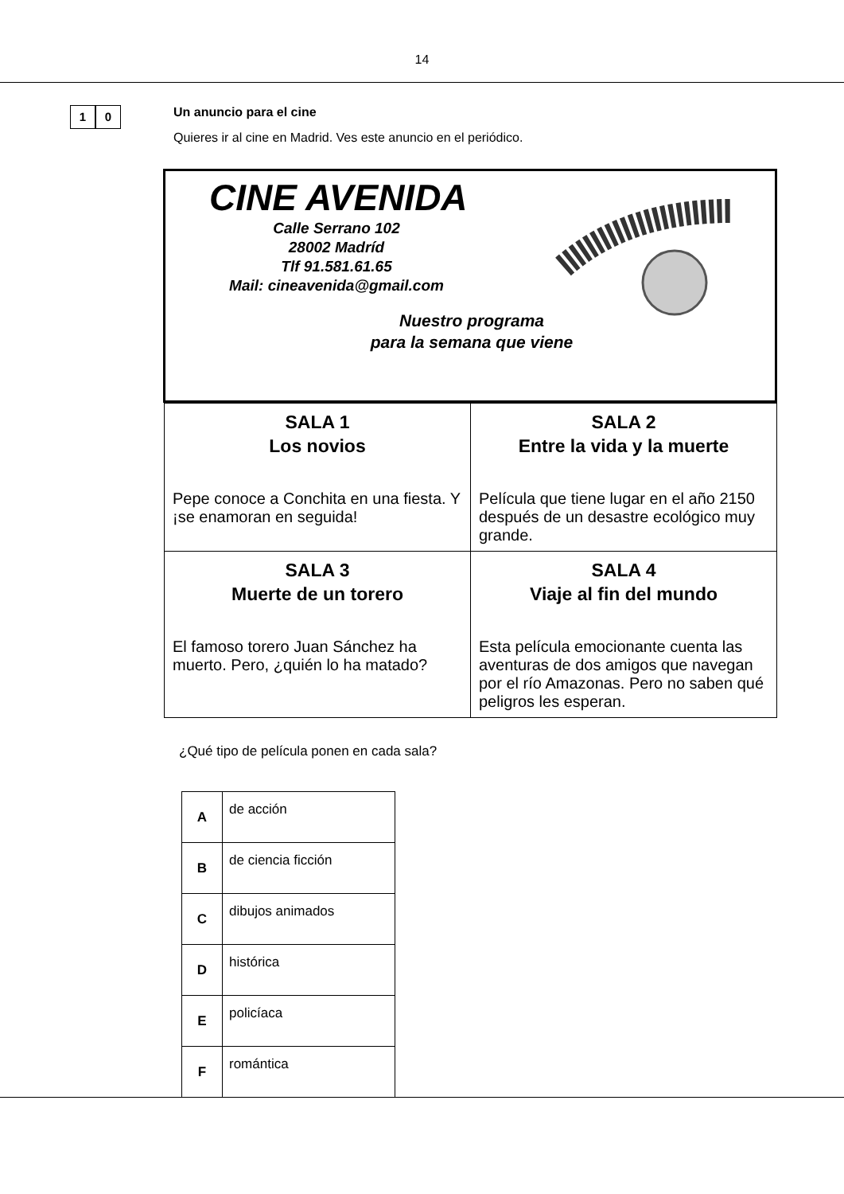14
1 0
Un anuncio para el cine
Quieres ir al cine en Madrid. Ves este anuncio en el periódico.
CINE AVENIDA
Calle Serrano 102
28002 Madríd
Tlf 91.581.61.65
Mail: cineavenida@gmail.com
Nuestro programa
para la semana que viene
| SALA 1 Los novios Pepe conoce a Conchita en una fiesta. Y ¡se enamoran en seguida! | SALA 2 Entre la vida y la muerte Película que tiene lugar en el año 2150 después de un desastre ecológico muy grande. |
| SALA 3 Muerte de un torero El famoso torero Juan Sánchez ha muerto. Pero, ¿quién lo ha matado? | SALA 4 Viaje al fin del mundo Esta película emocionante cuenta las aventuras de dos amigos que navegan por el río Amazonas. Pero no saben qué peligros les esperan. |
¿Qué tipo de película ponen en cada sala?
| A | de acción |
| B | de ciencia ficción |
| C | dibujos animados |
| D | histórica |
| E | policíaca |
| F | romántica |